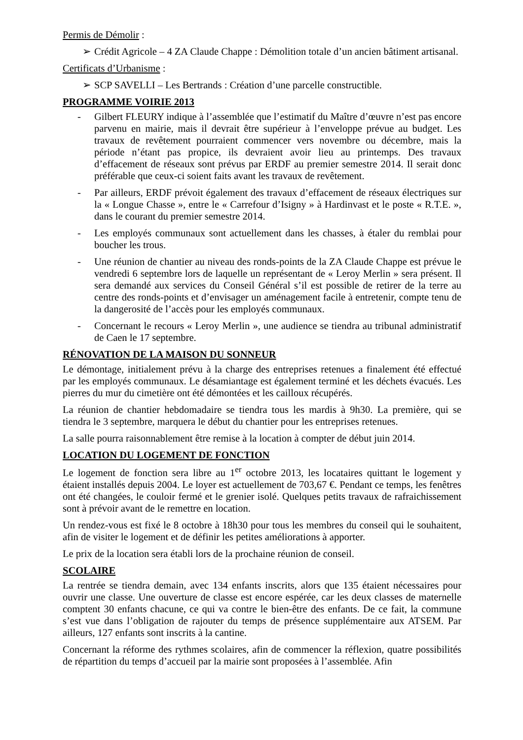Permis de Démolir :
➢ Crédit Agricole – 4 ZA Claude Chappe : Démolition totale d’un ancien bâtiment artisanal.
Certificats d’Urbanisme :
➢ SCP SAVELLI – Les Bertrands : Création d’une parcelle constructible.
PROGRAMME VOIRIE 2013
- Gilbert FLEURY indique à l’assemblée que l’estimatif du Maître d’œuvre n’est pas encore parvenu en mairie, mais il devrait être supérieur à l’enveloppe prévue au budget. Les travaux de revêtement pourraient commencer vers novembre ou décembre, mais la période n’étant pas propice, ils devraient avoir lieu au printemps. Des travaux d’effacement de réseaux sont prévus par ERDF au premier semestre 2014. Il serait donc préférable que ceux-ci soient faits avant les travaux de revêtement.
- Par ailleurs, ERDF prévoit également des travaux d’effacement de réseaux électriques sur la « Longue Chasse », entre le « Carrefour d’Isigny » à Hardinvast et le poste « R.T.E. », dans le courant du premier semestre 2014.
- Les employés communaux sont actuellement dans les chasses, à étaler du remblai pour boucher les trous.
- Une réunion de chantier au niveau des ronds-points de la ZA Claude Chappe est prévue le vendredi 6 septembre lors de laquelle un représentant de « Leroy Merlin » sera présent. Il sera demandé aux services du Conseil Général s’il est possible de retirer de la terre au centre des ronds-points et d’envisager un aménagement facile à entretenir, compte tenu de la dangerosité de l’accès pour les employés communaux.
- Concernant le recours « Leroy Merlin », une audience se tiendra au tribunal administratif de Caen le 17 septembre.
RÉNOVATION DE LA MAISON DU SONNEUR
Le démontage, initialement prévu à la charge des entreprises retenues a finalement été effectué par les employés communaux. Le désamiantage est également terminé et les déchets évacués. Les pierres du mur du cimetière ont été démontées et les cailloux récupérés.
La réunion de chantier hebdomadaire se tiendra tous les mardis à 9h30. La première, qui se tiendra le 3 septembre, marquera le début du chantier pour les entreprises retenues.
La salle pourra raisonnablement être remise à la location à compter de début juin 2014.
LOCATION DU LOGEMENT DE FONCTION
Le logement de fonction sera libre au 1<sup>er</sup> octobre 2013, les locataires quittant le logement y étaient installés depuis 2004. Le loyer est actuellement de 703,67 €. Pendant ce temps, les fenêtres ont été changées, le couloir fermé et le grenier isolé. Quelques petits travaux de rafraichissement sont à prévoir avant de le remettre en location.
Un rendez-vous est fixé le 8 octobre à 18h30 pour tous les membres du conseil qui le souhaitent, afin de visiter le logement et de définir les petites améliorations à apporter.
Le prix de la location sera établi lors de la prochaine réunion de conseil.
SCOLAIRE
La rentrée se tiendra demain, avec 134 enfants inscrits, alors que 135 étaient nécessaires pour ouvrir une classe. Une ouverture de classe est encore espérée, car les deux classes de maternelle comptent 30 enfants chacune, ce qui va contre le bien-être des enfants. De ce fait, la commune s’est vue dans l’obligation de rajouter du temps de présence supplémentaire aux ATSEM. Par ailleurs, 127 enfants sont inscrits à la cantine.
Concernant la réforme des rythmes scolaires, afin de commencer la réflexion, quatre possibilités de répartition du temps d’accueil par la mairie sont proposées à l’assemblée. Afin